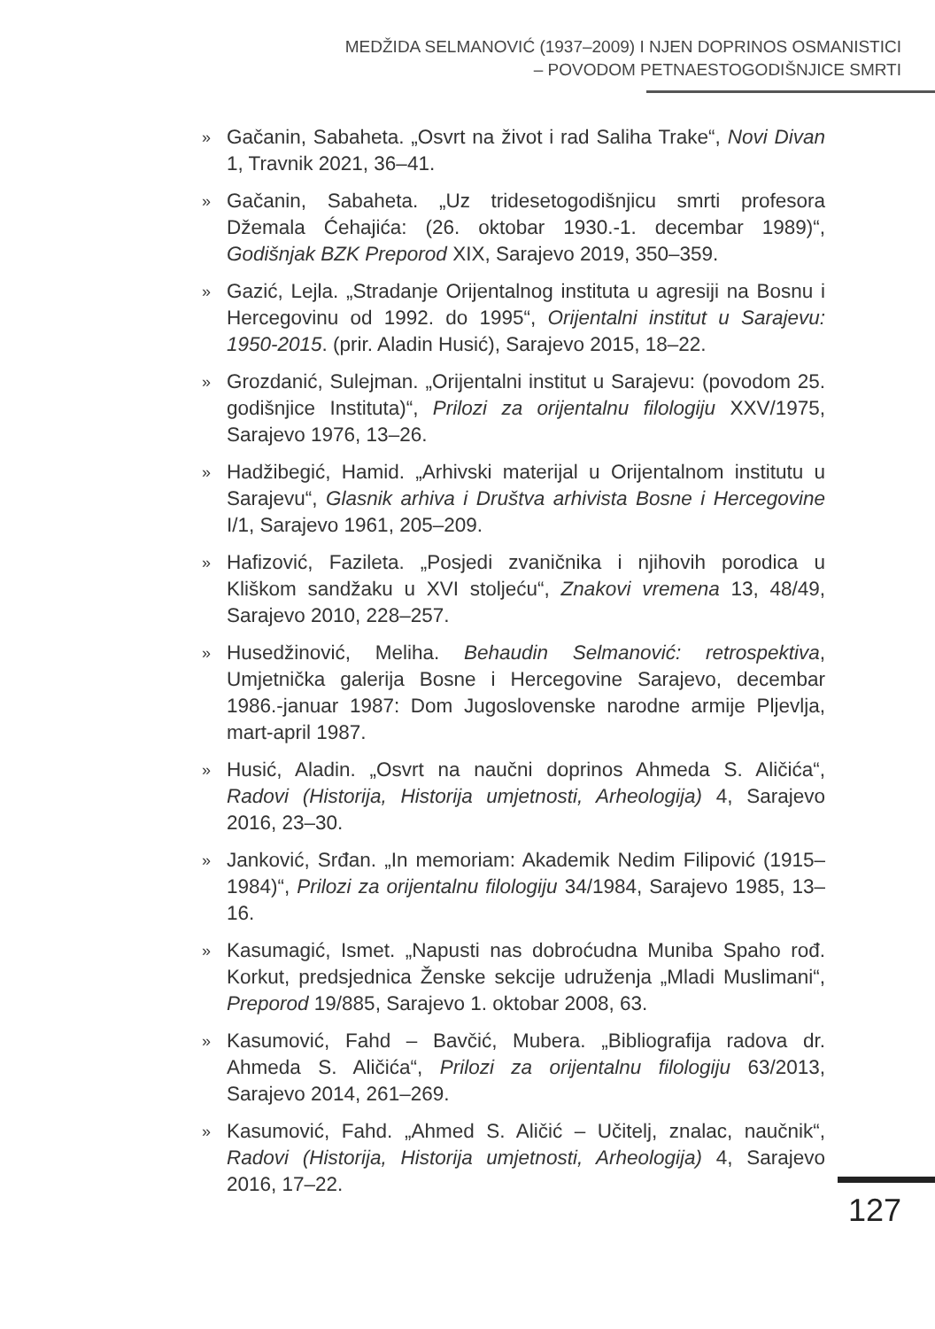MEDŽIDA SELMANOVIĆ (1937–2009) I NJEN DOPRINOS OSMANISTICI
– POVODOM PETNAESTOGODIŠNJICE SMRTI
» Gačanin, Sabaheta. „Osvrt na život i rad Saliha Trake“, Novi Divan 1, Travnik 2021, 36–41.
» Gačanin, Sabaheta. „Uz tridesetogodišnjicu smrti profesora Džemala Ćehajića: (26. oktobar 1930.-1. decembar 1989)“, Godišnjak BZK Preporod XIX, Sarajevo 2019, 350–359.
» Gazić, Lejla. „Stradanje Orijentalnog instituta u agresiji na Bosnu i Hercegovinu od 1992. do 1995“, Orijentalni institut u Sarajevu: 1950-2015. (prir. Aladin Husić), Sarajevo 2015, 18–22.
» Grozdanić, Sulejman. „Orijentalni institut u Sarajevu: (povodom 25. godišnjice Instituta)“, Prilozi za orijentalnu filologiju XXV/1975, Sarajevo 1976, 13–26.
» Hadžibegić, Hamid. „Arhivski materijal u Orijentalnom institutu u Sarajevu“, Glasnik arhiva i Društva arhivista Bosne i Hercegovine I/1, Sarajevo 1961, 205–209.
» Hafizović, Fazileta. „Posjedi zvaničnika i njihovih porodica u Kliškom sandžaku u XVI stoljeću“, Znakovi vremena 13, 48/49, Sarajevo 2010, 228–257.
» Husedžinović, Meliha. Behaudin Selmanović: retrospektiva, Umjetnička galerija Bosne i Hercegovine Sarajevo, decembar 1986.-januar 1987: Dom Jugoslovenske narodne armije Pljevlja, mart-april 1987.
» Husić, Aladin. „Osvrt na naučni doprinos Ahmeda S. Aličića“, Radovi (Historija, Historija umjetnosti, Arheologija) 4, Sarajevo 2016, 23–30.
» Janković, Srđan. „In memoriam: Akademik Nedim Filipović (1915–1984)“, Prilozi za orijentalnu filologiju 34/1984, Sarajevo 1985, 13–16.
» Kasumagić, Ismet. „Napusti nas dobroćudna Muniba Spaho rođ. Korkut, predsjednica Ženske sekcije udruženja „Mladi Muslimani“, Preporod 19/885, Sarajevo 1. oktobar 2008, 63.
» Kasumović, Fahd – Bavčić, Mubera. „Bibliografija radova dr. Ahmeda S. Aličića“, Prilozi za orijentalnu filologiju 63/2013, Sarajevo 2014, 261–269.
» Kasumović, Fahd. „Ahmed S. Aličić – Učitelj, znalac, naučnik“, Radovi (Historija, Historija umjetnosti, Arheologija) 4, Sarajevo 2016, 17–22.
127